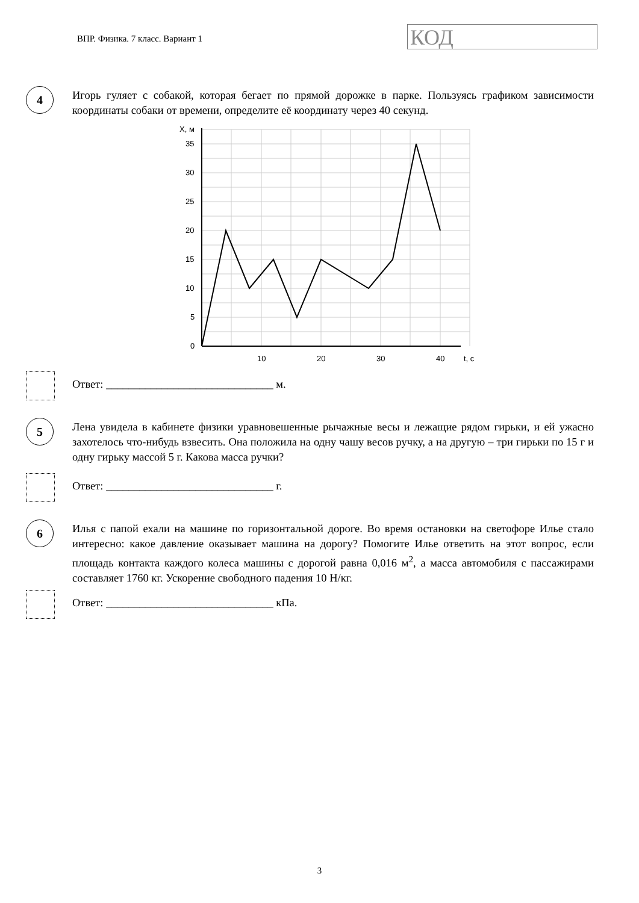ВПР. Физика. 7 класс. Вариант 1
КОД
4
Игорь гуляет с собакой, которая бегает по прямой дорожке в парке. Пользуясь графиком зависимости координаты собаки от времени, определите её координату через 40 секунд.
X, м
35
30
25
20
15
10
5
0
10
20
30
40
t, c
Ответ: ______________________________ м.
5
Лена увидела в кабинете физики уравновешенные рычажные весы и лежащие рядом гирьки, и ей ужасно захотелось что-нибудь взвесить. Она положила на одну чашу весов ручку, а на другую – три гирьки по 15 г и одну гирьку массой 5 г. Какова масса ручки?
Ответ: ______________________________ г.
6
Илья с папой ехали на машине по горизонтальной дороге. Во время остановки на светофоре Илье стало интересно: какое давление оказывает машина на дорогу? Помогите Илье ответить на этот вопрос, если площадь контакта каждого колеса машины с дорогой равна 0,016 м<sup>2</sup>, а масса автомобиля с пассажирами составляет 1760 кг. Ускорение свободного падения 10 Н/кг.
Ответ: ______________________________ кПа.
3